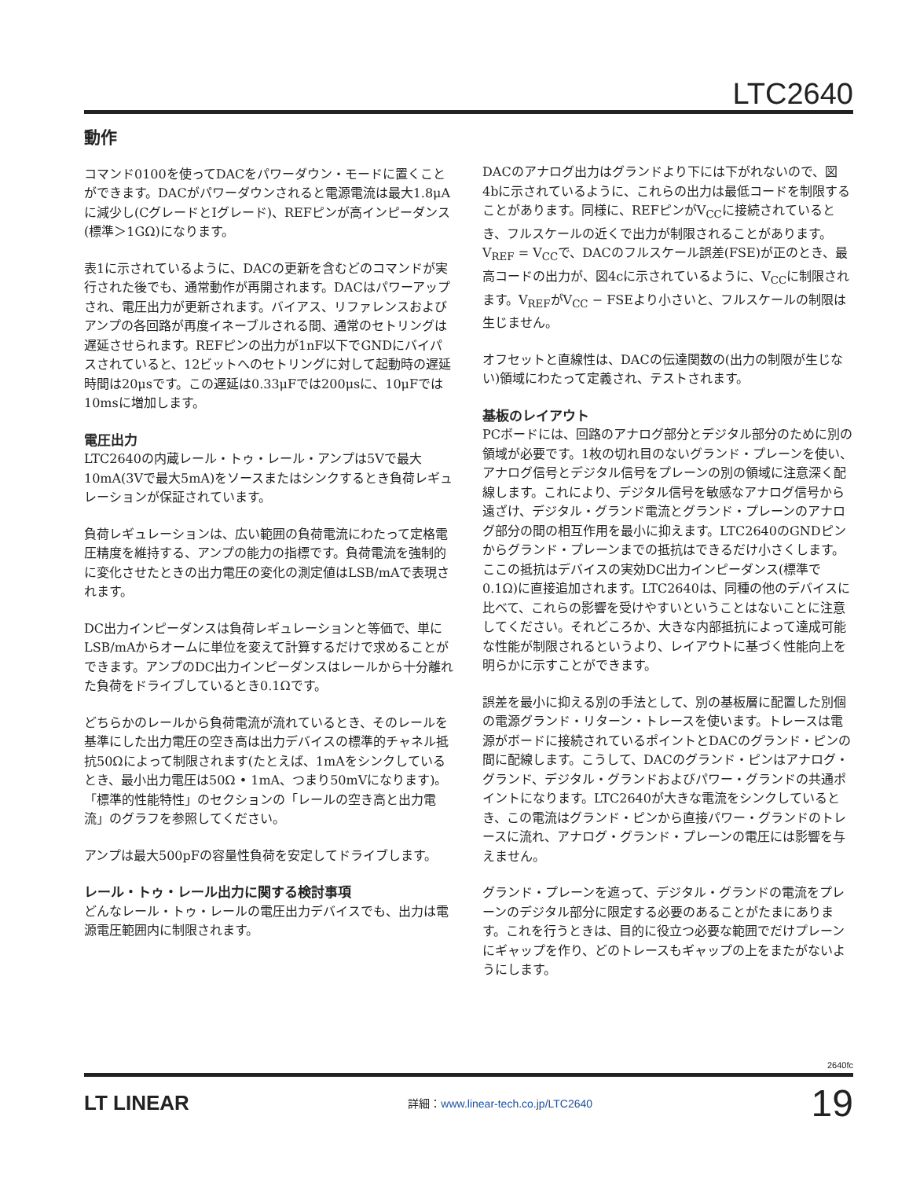LTC2640
動作
コマンド0100を使ってDACをパワーダウン・モードに置くことができます。DACがパワーダウンされると電源電流は最大1.8μAに減少し(CグレードとIグレード)、REFピンが高インピーダンス(標準＞1GΩ)になります。
表1に示されているように、DACの更新を含むどのコマンドが実行された後でも、通常動作が再開されます。DACはパワーアップされ、電圧出力が更新されます。バイアス、リファレンスおよびアンプの各回路が再度イネーブルされる間、通常のセトリングは遅延させられます。REFピンの出力が1nF以下でGNDにバイパスされていると、12ビットへのセトリングに対して起動時の遅延時間は20μsです。この遅延は0.33μFでは200μsに、10μFでは10msに増加します。
電圧出力
LTC2640の内蔵レール・トゥ・レール・アンプは5Vで最大10mA(3Vで最大5mA)をソースまたはシンクするとき負荷レギュレーションが保証されています。
負荷レギュレーションは、広い範囲の負荷電流にわたって定格電圧精度を維持する、アンプの能力の指標です。負荷電流を強制的に変化させたときの出力電圧の変化の測定値はLSB/mAで表現されます。
DC出力インピーダンスは負荷レギュレーションと等価で、単にLSB/mAからオームに単位を変えて計算するだけで求めることができます。アンプのDC出力インピーダンスはレールから十分離れた負荷をドライブしているとき0.1Ωです。
どちらかのレールから負荷電流が流れているとき、そのレールを基準にした出力電圧の空き高は出力デバイスの標準的チャネル抵抗50Ωによって制限されます(たとえば、1mAをシンクしているとき、最小出力電圧は50Ω • 1mA、つまり50mVになります)。「標準的性能特性」のセクションの「レールの空き高と出力電流」のグラフを参照してください。
アンプは最大500pFの容量性負荷を安定してドライブします。
レール・トゥ・レール出力に関する検討事項
どんなレール・トゥ・レールの電圧出力デバイスでも、出力は電源電圧範囲内に制限されます。
DACのアナログ出力はグランドより下には下がれないので、図4bに示されているように、これらの出力は最低コードを制限することがあります。同様に、REFピンがV<sub>CC</sub>に接続されているとき、フルスケールの近くで出力が制限されることがあります。V<sub>REF</sub> = V<sub>CC</sub>で、DACのフルスケール誤差(FSE)が正のとき、最高コードの出力が、図4cに示されているように、V<sub>CC</sub>に制限されます。V<sub>REF</sub>がV<sub>CC</sub> − FSEより小さいと、フルスケールの制限は生じません。
オフセットと直線性は、DACの伝達関数の(出力の制限が生じない)領域にわたって定義され、テストされます。
基板のレイアウト
PCボードには、回路のアナログ部分とデジタル部分のために別の領域が必要です。1枚の切れ目のないグランド・プレーンを使い、アナログ信号とデジタル信号をプレーンの別の領域に注意深く配線します。これにより、デジタル信号を敏感なアナログ信号から遠ざけ、デジタル・グランド電流とグランド・プレーンのアナログ部分の間の相互作用を最小に抑えます。LTC2640のGNDピンからグランド・プレーンまでの抵抗はできるだけ小さくします。ここの抵抗はデバイスの実効DC出力インピーダンス(標準で0.1Ω)に直接追加されます。LTC2640は、同種の他のデバイスに比べて、これらの影響を受けやすいということはないことに注意してください。それどころか、大きな内部抵抗によって達成可能な性能が制限されるというより、レイアウトに基づく性能向上を明らかに示すことができます。
誤差を最小に抑える別の手法として、別の基板層に配置した別個の電源グランド・リターン・トレースを使います。トレースは電源がボードに接続されているポイントとDACのグランド・ピンの間に配線します。こうして、DACのグランド・ピンはアナログ・グランド、デジタル・グランドおよびパワー・グランドの共通ポイントになります。LTC2640が大きな電流をシンクしているとき、この電流はグランド・ピンから直接パワー・グランドのトレースに流れ、アナログ・グランド・プレーンの電圧には影響を与えません。
グランド・プレーンを遮って、デジタル・グランドの電流をプレーンのデジタル部分に限定する必要のあることがたまにあります。これを行うときは、目的に役立つ必要な範囲でだけプレーンにギャップを作り、どのトレースもギャップの上をまたがないようにします。
2640fc
LT LINEAR
詳細：www.linear-tech.co.jp/LTC2640
19